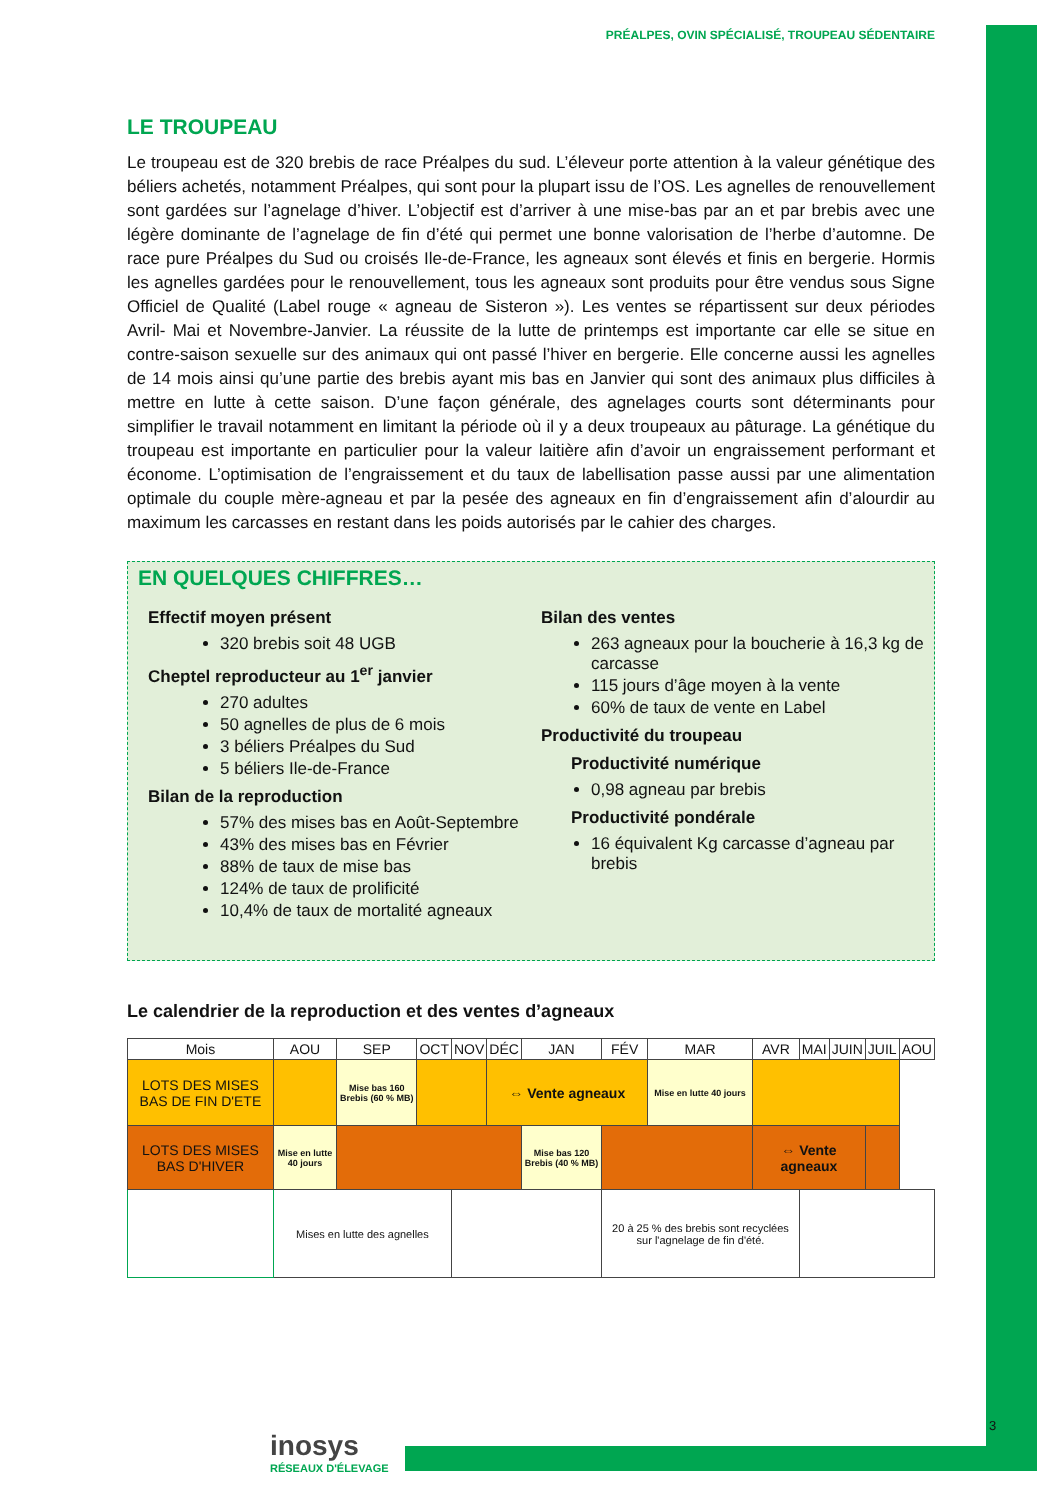PRÉALPES, OVIN SPÉCIALISÉ, TROUPEAU SÉDENTAIRE
LE TROUPEAU
Le troupeau est de 320 brebis de race Préalpes du sud. L’éleveur porte attention à la valeur génétique des béliers achetés, notamment Préalpes, qui sont pour la plupart issu de l’OS. Les agnelles de renouvellement sont gardées sur l’agnelage d’hiver. L’objectif est d’arriver à une mise-bas par an et par brebis avec une légère dominante de l’agnelage de fin d’été qui permet une bonne valorisation de l’herbe d’automne. De race pure Préalpes du Sud ou croisés Ile-de-France, les agneaux sont élevés et finis en bergerie. Hormis les agnelles gardées pour le renouvellement, tous les agneaux sont produits pour être vendus sous Signe Officiel de Qualité (Label rouge « agneau de Sisteron »). Les ventes se répartissent sur deux périodes Avril- Mai et Novembre-Janvier. La réussite de la lutte de printemps est importante car elle se situe en contre-saison sexuelle sur des animaux qui ont passé l’hiver en bergerie. Elle concerne aussi les agnelles de 14 mois ainsi qu’une partie des brebis ayant mis bas en Janvier qui sont des animaux plus difficiles à mettre en lutte à cette saison. D’une façon générale, des agnelages courts sont déterminants pour simplifier le travail notamment en limitant la période où il y a deux troupeaux au pâturage. La génétique du troupeau est importante en particulier pour la valeur laitière afin d’avoir un engraissement performant et économe. L’optimisation de l’engraissement et du taux de labellisation passe aussi par une alimentation optimale du couple mère-agneau et par la pesée des agneaux en fin d’engraissement afin d’alourdir au maximum les carcasses en restant dans les poids autorisés par le cahier des charges.
EN QUELQUES CHIFFRES…
Effectif moyen présent
320 brebis soit 48 UGB
Cheptel reproducteur au 1<sup>er</sup> janvier
270 adultes
50 agnelles de plus de 6 mois
3 béliers Préalpes du Sud
5 béliers Ile-de-France
Bilan de la reproduction
57% des mises bas en Août-Septembre
43% des mises bas en Février
88% de taux de mise bas
124% de taux de prolificité
10,4% de taux de mortalité agneaux
Bilan des ventes
263 agneaux pour la boucherie à 16,3 kg de carcasse
115 jours d’âge moyen à la vente
60% de taux de vente en Label
Productivité du troupeau
Productivité numérique
0,98 agneau par brebis
Productivité pondérale
16 équivalent Kg carcasse d’agneau par brebis
Le calendrier de la reproduction et des ventes d’agneaux
| Mois | AOU | SEP | OCT | NOV | DÉC | JAN | FÉV | MAR | AVR | MAI | JUIN | JUIL | AOU |
| --- | --- | --- | --- | --- | --- | --- | --- | --- | --- | --- | --- | --- | --- |
| LOTS DES MISES BAS DE FIN D'ETE | | Mise bas 160 Brebis (60 % MB) | | | ⇔ Vente agneaux | | | Mise en lutte 40 jours | | | | | |
| LOTS DES MISES BAS D'HIVER | Mise en lutte 40 jours | | | | | Mise bas 120 Brebis (40 % MB) | | | ⇔ Vente agneaux | | | | |
| | Mises en lutte des agnelles | | | | | | 20 à 25 % des brebis sont recyclées sur l'agnelage de fin d'été. | | | | | | |
inosys
RÉSEAUX D'ÉLEVAGE
3